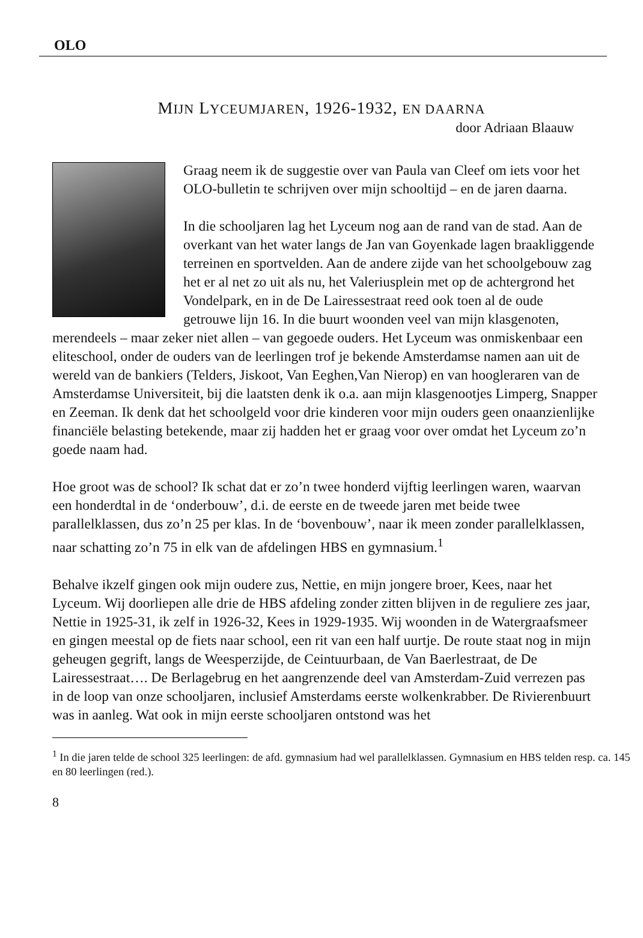OLO
MIJN LYCEUMJAREN, 1926-1932, EN DAARNA
door Adriaan Blaauw
Graag neem ik de suggestie over van Paula van Cleef om iets voor het OLO-bulletin te schrijven over mijn schooltijd – en de jaren daarna.
In die schooljaren lag het Lyceum nog aan de rand van de stad. Aan de overkant van het water langs de Jan van Goyenkade lagen braakliggende terreinen en sportvelden. Aan de andere zijde van het schoolgebouw zag het er al net zo uit als nu, het Valeriusplein met op de achtergrond het Vondelpark, en in de De Lairessestraat reed ook toen al de oude getrouwe lijn 16. In die buurt woonden veel van mijn klasgenoten, merendeels – maar zeker niet allen – van gegoede ouders. Het Lyceum was onmiskenbaar een eliteschool, onder de ouders van de leerlingen trof je bekende Amsterdamse namen aan uit de wereld van de bankiers (Telders, Jiskoot, Van Eeghen,Van Nierop) en van hoogleraren van de Amsterdamse Universiteit, bij die laatsten denk ik o.a. aan mijn klasgenootjes Limperg, Snapper en Zeeman. Ik denk dat het schoolgeld voor drie kinderen voor mijn ouders geen onaanzienlijke financiële belasting betekende, maar zij hadden het er graag voor over omdat het Lyceum zo’n goede naam had.
Hoe groot was de school? Ik schat dat er zo’n twee honderd vijftig leerlingen waren, waarvan een honderdtal in de ‘onderbouw’, d.i. de eerste en de tweede jaren met beide twee parallelklassen, dus zo’n 25 per klas. In de ‘bovenbouw’, naar ik meen zonder parallelklassen, naar schatting zo’n 75 in elk van de afdelingen HBS en gymnasium.<sup>1</sup>
Behalve ikzelf gingen ook mijn oudere zus, Nettie, en mijn jongere broer, Kees, naar het Lyceum. Wij doorliepen alle drie de HBS afdeling zonder zitten blijven in de reguliere zes jaar, Nettie in 1925-31, ik zelf in 1926-32, Kees in 1929-1935. Wij woonden in de Watergraafsmeer en gingen meestal op de fiets naar school, een rit van een half uurtje. De route staat nog in mijn geheugen gegrift, langs de Weesperzijde, de Ceintuurbaan, de Van Baerlestraat, de De Lairessestraat…. De Berlagebrug en het aangrenzende deel van Amsterdam-Zuid verrezen pas in de loop van onze schooljaren, inclusief Amsterdams eerste wolkenkrabber. De Rivierenbuurt was in aanleg. Wat ook in mijn eerste schooljaren ontstond was het
<sup>1</sup> In die jaren telde de school 325 leerlingen: de afd. gymnasium had wel parallelklassen. Gymnasium en HBS telden resp. ca. 145 en 80 leerlingen (red.).
8